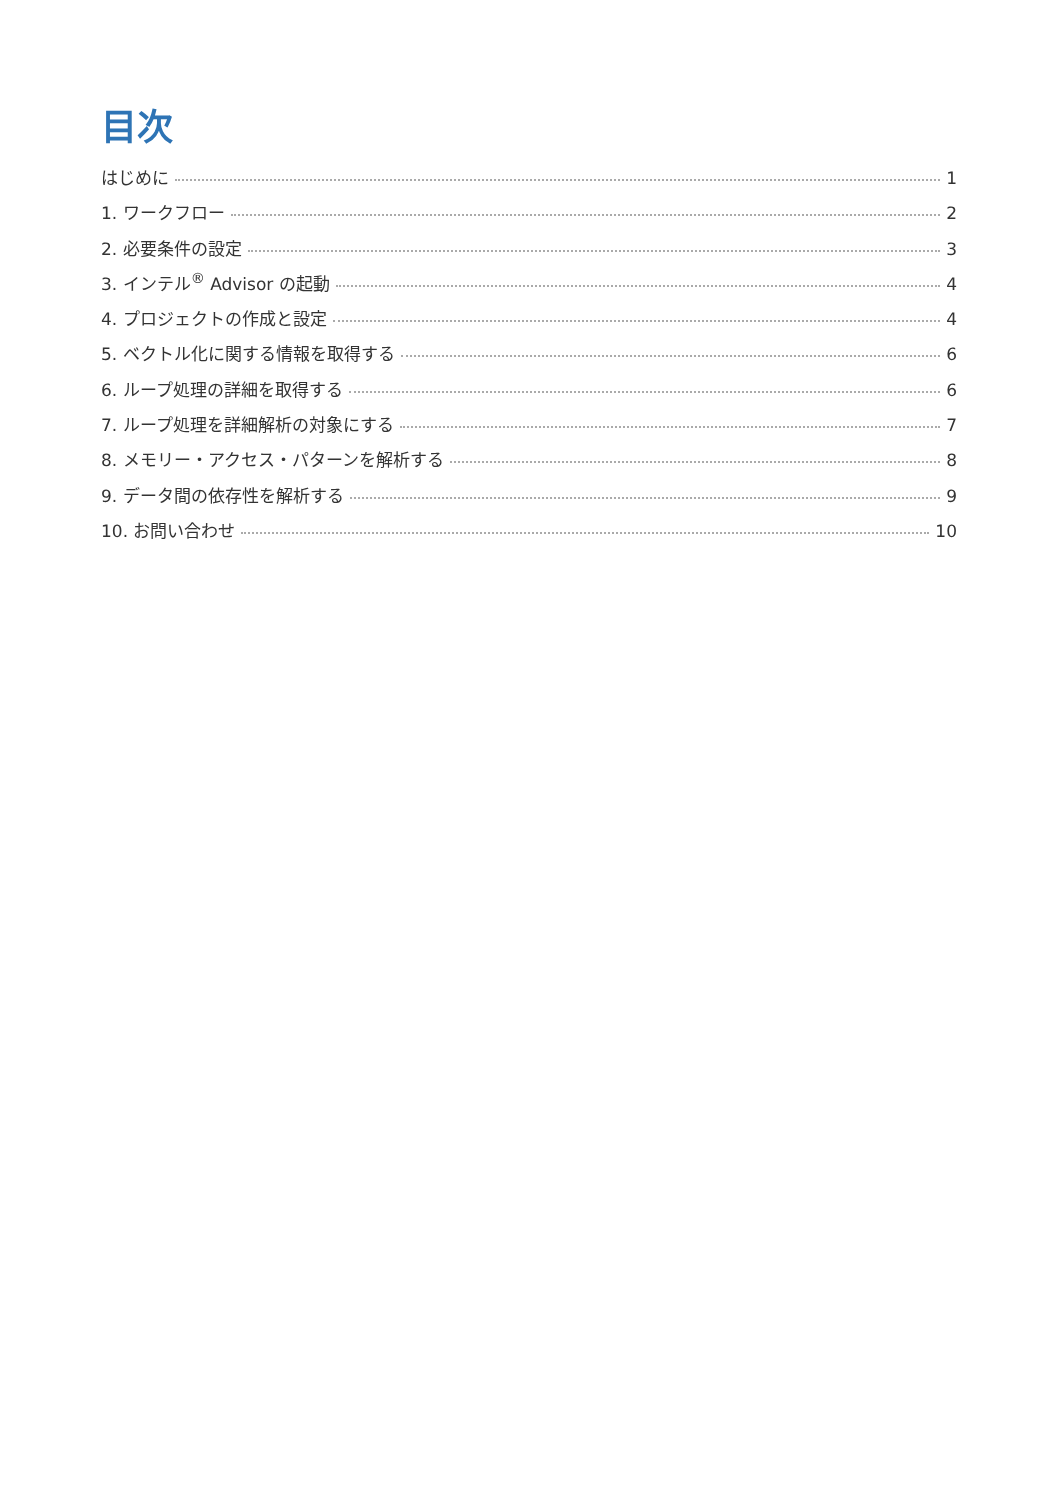目次
はじめに 1
1. ワークフロー 2
2. 必要条件の設定 3
3. インテル<sup>®</sup> Advisor の起動 4
4. プロジェクトの作成と設定 4
5. ベクトル化に関する情報を取得する 6
6. ループ処理の詳細を取得する 6
7. ループ処理を詳細解析の対象にする 7
8. メモリー・アクセス・パターンを解析する 8
9. データ間の依存性を解析する 9
10. お問い合わせ 10